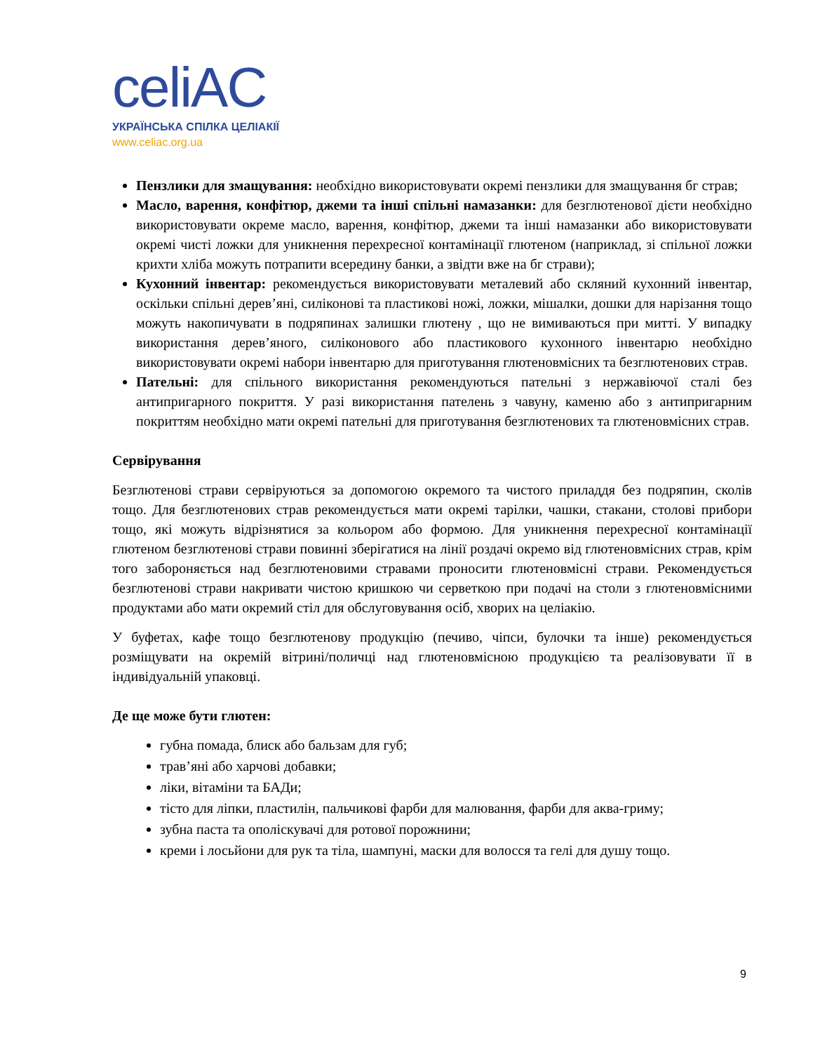celiAC
УКРАЇНСЬКА СПІЛКА ЦЕЛІАКІЇ
www.celiac.org.ua
Пензлики для змащування: необхідно використовувати окремі пензлики для змащування бг страв;
Масло, варення, конфітюр, джеми та інші спільні намазанки: для безглютенової дієти необхідно використовувати окреме масло, варення, конфітюр, джеми та інші намазанки або використовувати окремі чисті ложки для уникнення перехресної контамінації глютеном (наприклад, зі спільної ложки крихти хліба можуть потрапити всередину банки, а звідти вже на бг страви);
Кухонний інвентар: рекомендується використовувати металевий або скляний кухонний інвентар, оскільки спільні дерев’яні, силіконові та пластикові ножі, ложки, мішалки, дошки для нарізання тощо можуть накопичувати в подряпинах залишки глютену , що не вимиваються при митті. У випадку використання дерев’яного, силіконового або пластикового кухонного інвентарю необхідно використовувати окремі набори інвентарю для приготування глютеновмісних та безглютенових страв.
Пательні: для спільного використання рекомендуються пательні з нержавіючої сталі без антипригарного покриття. У разі використання пателень з чавуну, каменю або з антипригарним покриттям необхідно мати окремі пательні для приготування безглютенових та глютеновмісних страв.
Сервірування
Безглютенові страви сервіруються за допомогою окремого та чистого приладдя без подряпин, сколів тощо. Для безглютенових страв рекомендується мати окремі тарілки, чашки, стакани, столові прибори тощо, які можуть відрізнятися за кольором або формою. Для уникнення перехресної контамінації глютеном безглютенові страви повинні зберігатися на лінії роздачі окремо від глютеновмісних страв, крім того забороняється над безглютеновими стравами проносити глютеновмісні страви. Рекомендується безглютенові страви накривати чистою кришкою чи серветкою при подачі на столи з глютеновмісними продуктами або мати окремий стіл для обслуговування осіб, хворих на целіакію.
У буфетах, кафе тощо безглютенову продукцію (печиво, чіпси, булочки та інше) рекомендується розміщувати на окремій вітрині/поличці над глютеновмісною продукцією та реалізовувати її в індивідуальній упаковці.
Де ще може бути глютен:
губна помада, блиск або бальзам для губ;
трав’яні або харчові добавки;
ліки, вітаміни та БАДи;
тісто для ліпки, пластилін, пальчикові фарби для малювання, фарби для аква-гриму;
зубна паста та ополіскувачі для ротової порожнини;
креми і лосьйони для рук та тіла, шампуні, маски для волосся та гелі для душу тощо.
9